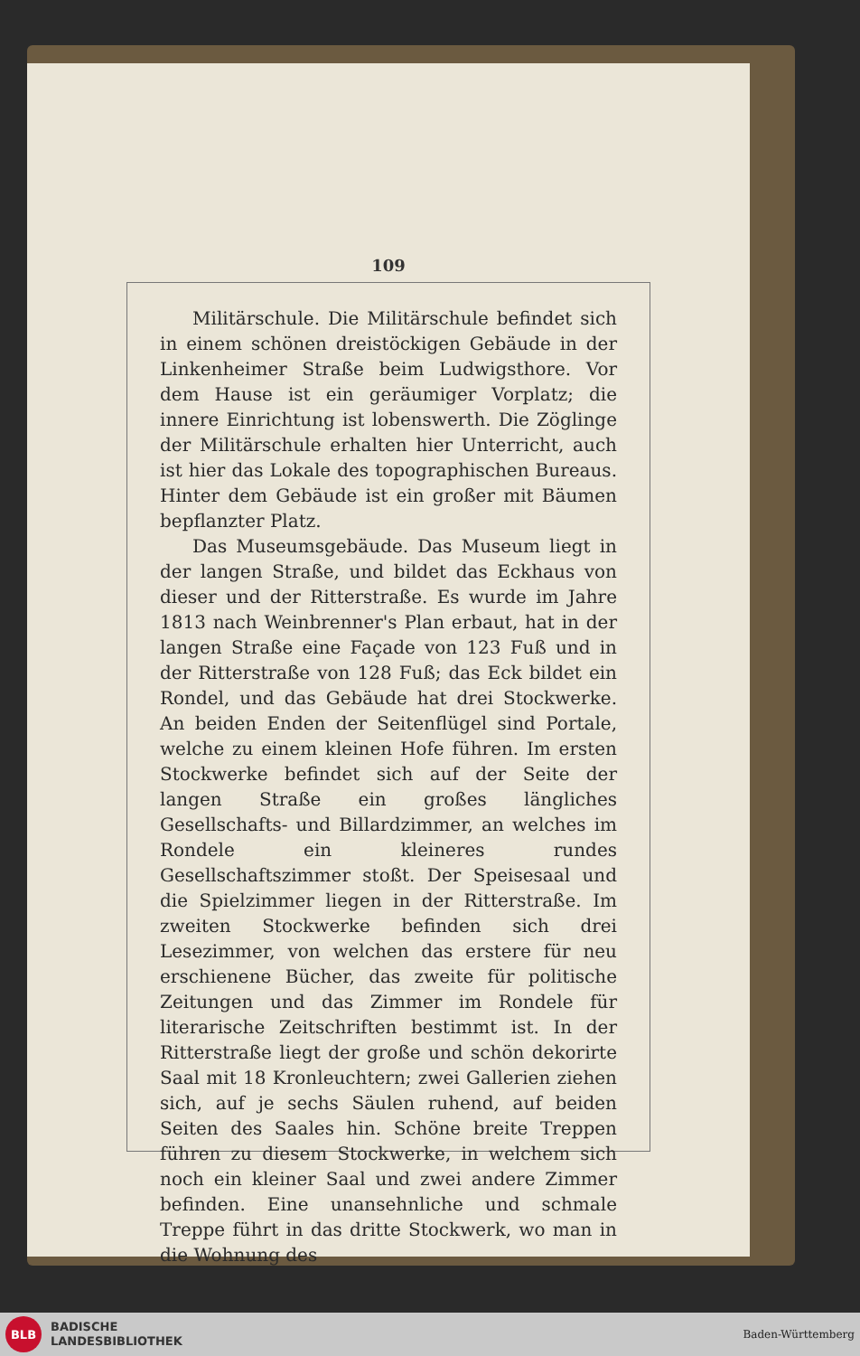109
Militärschule. Die Militärschule befindet sich in einem schönen dreistöckigen Gebäude in der Linkenheimer Straße beim Ludwigsthore. Vor dem Hause ist ein geräumiger Vorplatz; die innere Einrichtung ist lobenswerth. Die Zöglinge der Militärschule erhalten hier Unterricht, auch ist hier das Lokale des topographischen Bureaus. Hinter dem Gebäude ist ein großer mit Bäumen bepflanzter Platz.
Das Museumsgebäude. Das Museum liegt in der langen Straße, und bildet das Eckhaus von dieser und der Ritterstraße. Es wurde im Jahre 1813 nach Weinbrenner's Plan erbaut, hat in der langen Straße eine Façade von 123 Fuß und in der Ritterstraße von 128 Fuß; das Eck bildet ein Rondel, und das Gebäude hat drei Stockwerke. An beiden Enden der Seitenflügel sind Portale, welche zu einem kleinen Hofe führen. Im ersten Stockwerke befindet sich auf der Seite der langen Straße ein großes längliches Gesellschafts- und Billardzimmer, an welches im Rondele ein kleineres rundes Gesellschaftszimmer stoßt. Der Speisesaal und die Spielzimmer liegen in der Ritterstraße. Im zweiten Stockwerke befinden sich drei Lesezimmer, von welchen das erstere für neu erschienene Bücher, das zweite für politische Zeitungen und das Zimmer im Rondele für literarische Zeitschriften bestimmt ist. In der Ritterstraße liegt der große und schön dekorirte Saal mit 18 Kronleuchtern; zwei Gallerien ziehen sich, auf je sechs Säulen ruhend, auf beiden Seiten des Saales hin. Schöne breite Treppen führen zu diesem Stockwerke, in welchem sich noch ein kleiner Saal und zwei andere Zimmer befinden. Eine unansehnliche und schmale Treppe führt in das dritte Stockwerk, wo man in die Wohnung des
BLB
BADISCHE
LANDESBIBLIOTHEK
Baden-Württemberg